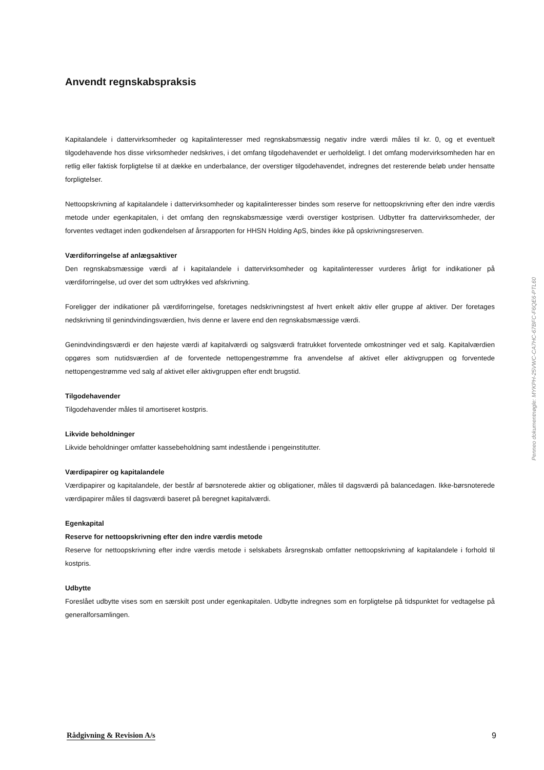Anvendt regnskabspraksis
Kapitalandele i dattervirksomheder og kapitalinteresser med regnskabsmæssig negativ indre værdi måles til kr. 0, og et eventuelt tilgodehavende hos disse virksomheder nedskrives, i det omfang tilgodehavendet er uerholdeligt. I det omfang modervirksomheden har en retlig eller faktisk forpligtelse til at dække en underbalance, der overstiger tilgodehavendet, indregnes det resterende beløb under hensatte forpligtelser.
Nettoopskrivning af kapitalandele i dattervirksomheder og kapitalinteresser bindes som reserve for nettoopskrivning efter den indre værdis metode under egenkapitalen, i det omfang den regnskabsmæssige værdi overstiger kostprisen. Udbytter fra dattervirksomheder, der forventes vedtaget inden godkendelsen af årsrapporten for HHSN Holding ApS, bindes ikke på opskrivningsreserven.
Værdiforringelse af anlægsaktiver
Den regnskabsmæssige værdi af i kapitalandele i dattervirksomheder og kapitalinteresser vurderes årligt for indikationer på værdiforringelse, ud over det som udtrykkes ved afskrivning.
Foreligger der indikationer på værdiforringelse, foretages nedskrivningstest af hvert enkelt aktiv eller gruppe af aktiver. Der foretages nedskrivning til genindvindingsværdien, hvis denne er lavere end den regnskabsmæssige værdi.
Genindvindingsværdi er den højeste værdi af kapitalværdi og salgsværdi fratrukket forventede omkostninger ved et salg. Kapitalværdien opgøres som nutidsværdien af de forventede nettopengestrømme fra anvendelse af aktivet eller aktivgruppen og forventede nettopengestrømme ved salg af aktivet eller aktivgruppen efter endt brugstid.
Tilgodehavender
Tilgodehavender måles til amortiseret kostpris.
Likvide beholdninger
Likvide beholdninger omfatter kassebeholdning samt indestående i pengeinstitutter.
Værdipapirer og kapitalandele
Værdipapirer og kapitalandele, der består af børsnoterede aktier og obligationer, måles til dagsværdi på balancedagen. Ikke-børsnoterede værdipapirer måles til dagsværdi baseret på beregnet kapitalværdi.
Egenkapital
Reserve for nettoopskrivning efter den indre værdis metode
Reserve for nettoopskrivning efter indre værdis metode i selskabets årsregnskab omfatter nettoopskrivning af kapitalandele i forhold til kostpris.
Udbytte
Foreslået udbytte vises som en særskilt post under egenkapitalen. Udbytte indregnes som en forpligtelse på tidspunktet for vedtagelse på generalforsamlingen.
Penneo dokumentnøgle: MYKPH-25VWC-CA7HC-67BFC-F6QE6-PTL60
Rådgivning & Revision A/s 9